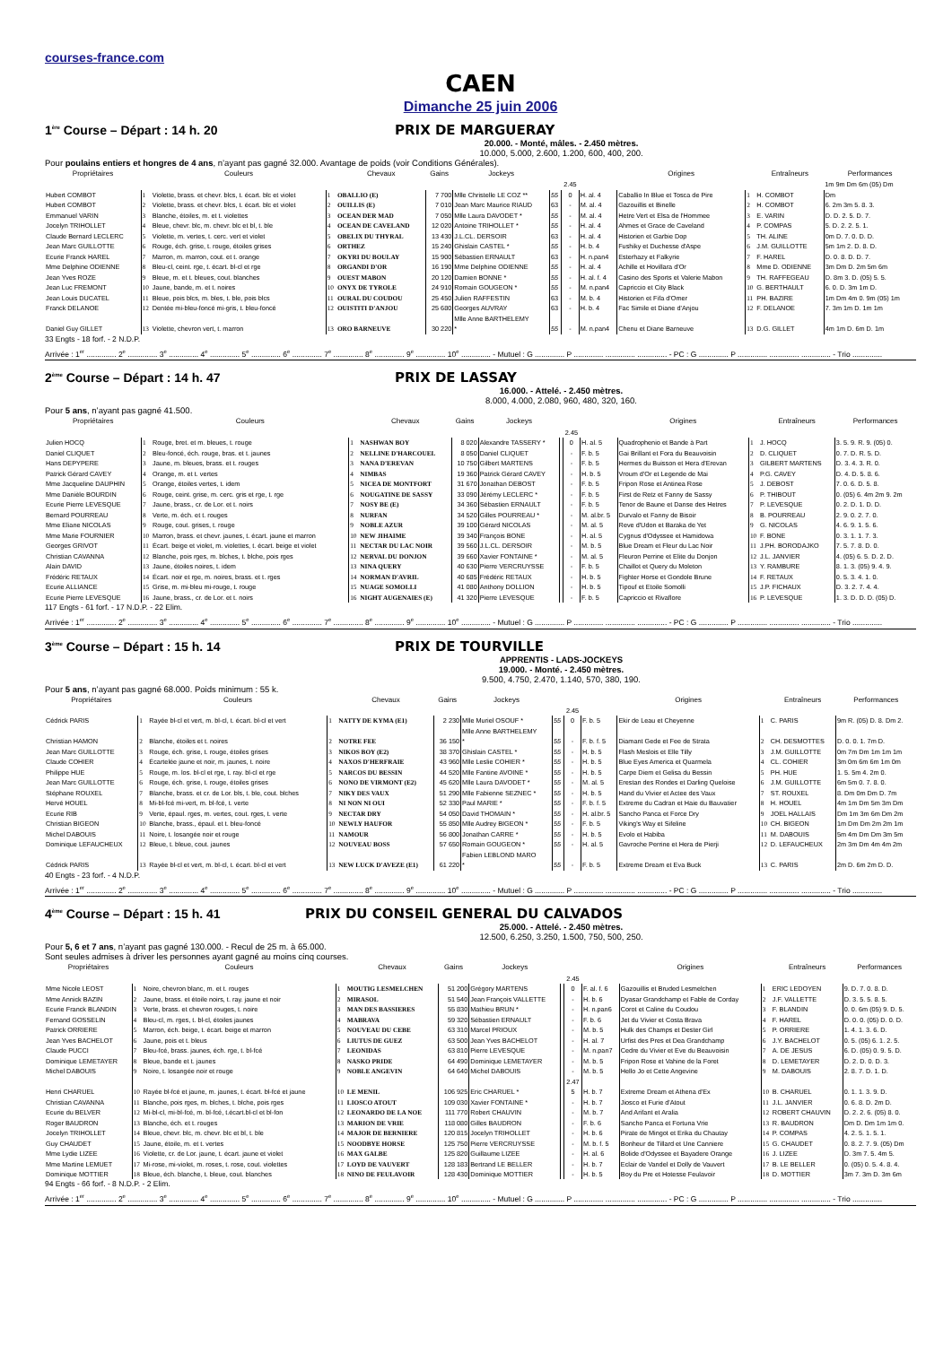courses-france.com
CAEN
Dimanche 25 juin 2006
1<sup>ère</sup> Course – Départ : 14 h. 20 PRIX DE MARGUERAY
20.000. - Monté, mâles. - 2.450 mètres.
10.000, 5.000, 2.600, 1.200, 600, 400, 200.
Pour poulains entiers et hongres de 4 ans, n’ayant pas gagné 32.000. Avantage de poids (voir Conditions Générales).
| Propriétaires | | Couleurs | | Chevaux | Gains | Jockeys | | | | Origines | | Entraîneurs | Performances |
| --- | --- | --- | --- | --- | --- | --- | --- | --- | --- | --- | --- | --- | --- |
| | | | | | | | | 2.45 | | | | | 1m 9m Dm 6m (05) Dm |
| Hubert COMBOT | 1 | Violette, brass. et chevr. blcs, t. écart. blc et violet | 1 | OBALLIO (E) | 7 700 | Mlle Christelle LE COZ ** | 55 | 0 | H. al. 4 | Caballio In Blue et Tosca de Pire | 1 | H. COMBOT | Dm |
| Hubert COMBOT | 2 | Violette, brass. et chevr. blcs, t. écart. blc et violet | 2 | OUILLIS (E) | 7 010 | Jean Marc Maurice RIAUD | 63 | - | M. al. 4 | Gazouillis et Binelle | 2 | H. COMBOT | 6. 2m 3m 5. 8. 3. |
| Emmanuel VARIN | 3 | Blanche, étoiles, m. et t. violettes | 3 | OCEAN DER MAD | 7 050 | Mlle Laura DAVODET * | 55 | - | M. al. 4 | Hetre Vert et Elsa de l'Hommee | 3 | E. VARIN | D. D. 2. 5. D. 7. |
| Jocelyn TRIHOLLET | 4 | Bleue, chevr. blc, m. chevr. blc et bl, t. ble | 4 | OCEAN DE CAVELAND | 12 020 | Antoine TRIHOLLET * | 55 | - | H. al. 4 | Ahmes et Grace de Caveland | 4 | P. COMPAS | 5. D. 2. 2. 5. 1. |
| Claude Bernard LECLERC | 5 | Violette, m. vertes, t. cerc. vert et violet | 5 | OBELIX DU THYRAL | 13 430 | J.L.CL. DERSOIR | 63 | - | H. al. 4 | Historien et Garbie Dop | 5 | TH. ALINE | 0m D. 7. 0. D. D. |
| Jean Marc GUILLOTTE | 6 | Rouge, éch. grise, t. rouge, étoiles grises | 6 | ORTHEZ | 15 240 | Ghislain CASTEL * | 55 | - | H. b. 4 | Fushiky et Duchesse d'Aspe | 6 | J.M. GUILLOTTE | 5m 1m 2. D. 8. D. |
| Ecurie Franck HAREL | 7 | Marron, m. marron, cout. et t. orange | 7 | OKYRI DU BOULAY | 15 900 | Sébastien ERNAULT | 63 | - | H. n.pan4 | Esterhazy et Falkyrie | 7 | F. HAREL | D. 0. 8. D. D. 7. |
| Mme Delphine ODIENNE | 8 | Bleu-cl, ceint. rge, t. écart. bl-cl et rge | 8 | ORGANDI D'OR | 16 190 | Mme Delphine ODIENNE | 55 | - | H. al. 4 | Achille et Hovillara d'Or | 8 | Mme D. ODIENNE | 3m Dm D. 2m 5m 6m |
| Jean Yves ROZE | 9 | Bleue, m. et t. bleues, cout. blanches | 9 | OUEST MABON | 20 120 | Damien BONNE * | 55 | - | H. al. f. 4 | Casino des Sports et Valerie Mabon | 9 | TH. RAFFEGEAU | D. 8m 3. D. (05) 5. 5. |
| Jean Luc FREMONT | 10 | Jaune, bande, m. et t. noires | 10 | ONYX DE TYROLE | 24 910 | Romain GOUGEON * | 55 | - | M. n.pan4 | Capriccio et City Black | 10 | G. BERTHAULT | 6. 0. D. 3m 1m D. |
| Jean Louis DUCATEL | 11 | Bleue, pois blcs, m. bles, t. ble, pois blcs | 11 | OURAL DU COUDOU | 25 450 | Julien RAFFESTIN | 63 | - | M. b. 4 | Historien et Fifa d'Omer | 11 | PH. BAZIRE | 1m Dm 4m 0. 9m (05) 1m |
| Franck DELANOE | 12 | Dentée mi-bleu-foncé mi-gris, t. bleu-foncé | 12 | OUISTITI D'ANJOU | 25 680 | Georges AUVRAY | 63 | - | H. b. 4 | Fac Simile et Diane d'Anjou | 12 | F. DELANOE | 7. 3m 1m D. 1m 1m |
| | | | | | | Mlle Anne BARTHELEMY | | | | | | | |
| Daniel Guy GILLET | 13 | Violette, chevron vert, t. marron | 13 | ORO BARNEUVE | 30 220 | * | 55 | - | M. n.pan4 | Chenu et Diane Barneuve | 13 | D.G. GILLET | 4m 1m D. 6m D. 1m |
33 Engts - 18 forf. - 2 N.D.P.
Arrivée : 1<sup>er</sup> .............. 2<sup>e</sup> .............. 3<sup>e</sup> .............. 4<sup>e</sup> .............. 5<sup>e</sup> .............. 6<sup>e</sup> .............. 7<sup>e</sup> .............. 8<sup>e</sup> .............. 9<sup>e</sup> .............. 10<sup>e</sup> .............. - Mutuel : G .............. P .............. .............. .............. - PC : G .............. P .............. .............. .............. - Trio ..............
2<sup>ème</sup> Course – Départ : 14 h. 47 PRIX DE LASSAY
16.000. - Attelé. - 2.450 mètres.
8.000, 4.000, 2.080, 960, 480, 320, 160.
Pour 5 ans, n’ayant pas gagné 41.500.
| Propriétaires | | Couleurs | | Chevaux | Gains | Jockeys | | | | Origines | | Entraîneurs | Performances |
| --- | --- | --- | --- | --- | --- | --- | --- | --- | --- | --- | --- | --- | --- |
| | | | | | | | | 2.45 | | | | | |
| Julien HOCQ | 1 | Rouge, bret. et m. bleues, t. rouge | 1 | NASHWAN BOY | 8 020 | Alexandre TASSERY * | | 0 | H. al. 5 | Quadrophenio et Bande à Part | 1 | J. HOCQ | 3. 5. 9. R. 9. (05) 0. |
| Daniel CLIQUET | 2 | Bleu-foncé, éch. rouge, bras. et t. jaunes | 2 | NELLINE D'HARCOUEL | 8 050 | Daniel CLIQUET | | - | F. b. 5 | Gai Brillant et Fora du Beauvoisin | 2 | D. CLIQUET | 0. 7. D. R. 5. D. |
| Hans DEPYPERE | 3 | Jaune, m. bleues, brass. et t. rouges | 3 | NANA D'EREVAN | 10 750 | Gilbert MARTENS | | - | F. b. 5 | Hermes du Buisson et Hera d'Erevan | 3 | GILBERT MARTENS | D. 3. 4. 3. R. 0. |
| Patrick Gérard CAVEY | 4 | Orange, m. et t. vertes | 4 | NIMBAS | 19 360 | Patrick Gérard CAVEY | | - | H. b. 5 | Vroum d'Or et Legende de Mai | 4 | P.G. CAVEY | D. 4. D. 5. 8. 6. |
| Mme Jacqueline DAUPHIN | 5 | Orange, étoiles vertes, t. idem | 5 | NICEA DE MONTFORT | 31 670 | Jonathan DEBOST | | - | F. b. 5 | Fripon Rose et Antinea Rose | 5 | J. DEBOST | 7. 0. 6. D. 5. 8. |
| Mme Danièle BOURDIN | 6 | Rouge, ceint. grise, m. cerc. gris et rge, t. rge | 6 | NOUGATINE DE SASSY | 33 090 | Jérémy LECLERC * | | - | F. b. 5 | First de Retz et Fanny de Sassy | 6 | P. THIBOUT | 0. (05) 6. 4m 2m 9. 2m |
| Ecurie Pierre LEVESQUE | 7 | Jaune, brass., cr. de Lor. et t. noirs | 7 | NOSY BE (E) | 34 360 | Sébastien ERNAULT | | - | F. b. 5 | Tenor de Baune et Danse des Hetres | 7 | P. LEVESQUE | 0. 2. D. 1. D. D. |
| Bernard POURREAU | 8 | Verte, m. éch. et t. rouges | 8 | NURFAN | 34 520 | Gilles POURREAU * | | - | M. al.br. 5 | Durvalo et Fanny de Bisoir | 8 | B. POURREAU | 2. 9. 0. 2. 7. 0. |
| Mme Eliane NICOLAS | 9 | Rouge, cout. grises, t. rouge | 9 | NOBLE AZUR | 39 100 | Gérard NICOLAS | | - | M. al. 5 | Reve d'Udon et Baraka de Yet | 9 | G. NICOLAS | 4. 6. 9. 1. 5. 6. |
| Mme Marie FOURNIER | 10 | Marron, brass. et chevr. jaunes, t. écart. jaune et marron | 10 | NEW JIHAIME | 39 340 | François BONE | | - | H. al. 5 | Cygnus d'Odyssee et Hamidowa | 10 | F. BONE | 0. 3. 1. 1. 7. 3. |
| Georges GRIVOT | 11 | Écart. beige et violet, m. violettes, t. écart. beige et violet | 11 | NECTAR DU LAC NOIR | 39 560 | J.L.CL. DERSOIR | | - | M. b. 5 | Blue Dream et Fleur du Lac Noir | 11 | J.PH. BORODAJKO | 7. 5. 7. 8. D. 0. |
| Christian CAVANNA | 12 | Blanche, pois rges, m. blches, t. blche, pois rges | 12 | NERVAL DU DONJON | 39 660 | Xavier FONTAINE * | | - | M. al. 5 | Fleuron Perrine et Elite du Donjon | 12 | J.L. JANVIER | 4. (05) 6. 5. D. 2. D. |
| Alain DAVID | 13 | Jaune, étoiles noires, t. idem | 13 | NINA QUERY | 40 630 | Pierre VERCRUYSSE | | - | F. b. 5 | Chaillot et Query du Moleton | 13 | Y. RAMBURE | 8. 1. 3. (05) 9. 4. 9. |
| Frédéric RETAUX | 14 | Écart. noir et rge, m. noires, brass. et t. rges | 14 | NORMAN D'AVRIL | 40 685 | Frédéric RETAUX | | - | H. b. 5 | Fighter Horse et Gondole Brune | 14 | F. RETAUX | 0. 5. 3. 4. 1. 0. |
| Ecurie ALLIANCE | 15 | Grise, m. mi-bleu mi-rouge, t. rouge | 15 | NUAGE SOMOLLI | 41 080 | Anthony DOLLION | | - | H. b. 5 | Tipouf et Etoile Somolli | 15 | J.P. FICHAUX | D. 3. 2. 7. 4. 4. |
| Ecurie Pierre LEVESQUE | 16 | Jaune, brass., cr. de Lor. et t. noirs | 16 | NIGHT AUGENAIES (E) | 41 320 | Pierre LEVESQUE | | - | F. b. 5 | Capriccio et Rivaflore | 16 | P. LEVESQUE | 1. 3. D. D. D. (05) D. |
117 Engts - 61 forf. - 17 N.D.P. - 22 Elim.
Arrivée : 1<sup>er</sup> .............. 2<sup>e</sup> .............. 3<sup>e</sup> .............. 4<sup>e</sup> .............. 5<sup>e</sup> .............. 6<sup>e</sup> .............. 7<sup>e</sup> .............. 8<sup>e</sup> .............. 9<sup>e</sup> .............. 10<sup>e</sup> .............. - Mutuel : G .............. P .............. .............. .............. - PC : G .............. P .............. .............. .............. - Trio ..............
3<sup>ème</sup> Course – Départ : 15 h. 14 PRIX DE TOURVILLE
APPRENTIS - LADS-JOCKEYS
19.000. - Monté. - 2.450 mètres.
9.500, 4.750, 2.470, 1.140, 570, 380, 190.
Pour 5 ans, n’ayant pas gagné 68.000. Poids minimum : 55 k.
| Propriétaires | | Couleurs | | Chevaux | Gains | Jockeys | | | | Origines | | Entraîneurs | Performances |
| --- | --- | --- | --- | --- | --- | --- | --- | --- | --- | --- | --- | --- | --- |
| | | | | | | | | 2.45 | | | | | |
| Cédrick PARIS | 1 | Rayée bl-cl et vert, m. bl-cl, t. écart. bl-cl et vert | 1 | NATTY DE KYMA (E1) | 2 230 | Mlle Muriel OSOUF * | 55 | 0 | F. b. 5 | Ekir de Leau et Cheyenne | 1 | C. PARIS | 9m R. (05) D. 8. Dm 2. |
| | | | | | | Mlle Anne BARTHELEMY | | | | | | | |
| Christian HAMON | 2 | Blanche, étoiles et t. noires | 2 | NOTRE FEE | 36 150 | * | 55 | - | F. b. f. 5 | Diamant Gede et Fee de Strata | 2 | CH. DESMOTTES | D. 0. 0. 1. 7m D. |
| Jean Marc GUILLOTTE | 3 | Rouge, éch. grise, t. rouge, étoiles grises | 3 | NIKOS BOY (E2) | 38 370 | Ghislain CASTEL * | 55 | - | H. b. 5 | Flash Meslois et Elle Tilly | 3 | J.M. GUILLOTTE | 0m 7m Dm 1m 1m 1m |
| Claude COHIER | 4 | Écartelée jaune et noir, m. jaunes, t. noire | 4 | NAXOS D'HERFRAIE | 43 960 | Mlle Leslie COHIER * | 55 | - | H. b. 5 | Blue Eyes America et Quarmela | 4 | CL. COHIER | 3m 0m 6m 6m 1m 0m |
| Philippe HUE | 5 | Rouge, m. los. bl-cl et rge, t. ray. bl-cl et rge | 5 | NARCOS DU BESSIN | 44 520 | Mlle Fantine AVOINE * | 55 | - | H. b. 5 | Carpe Diem et Gelisa du Bessin | 5 | PH. HUE | 1. 5. 5m 4. 2m 0. |
| Jean Marc GUILLOTTE | 6 | Rouge, éch. grise, t. rouge, étoiles grises | 6 | NONO DE VIRMONT (E2) | 45 620 | Mlle Laura DAVODET * | 55 | - | M. al. 5 | Erestan des Rondes et Darling Queloise | 6 | J.M. GUILLOTTE | 6m 5m 0. 7. 8. 0. |
| Stéphane ROUXEL | 7 | Blanche, brass. et cr. de Lor. bls, t. ble, cout. blches | 7 | NIKY DES VAUX | 51 290 | Mlle Fabienne SEZNEC * | 55 | - | H. b. 5 | Hand du Vivier et Actee des Vaux | 7 | ST. ROUXEL | 8. Dm 0m Dm D. 7m |
| Hervé HOUEL | 8 | Mi-bl-fcé mi-vert, m. bl-fcé, t. verte | 8 | NI NON NI OUI | 52 330 | Paul MARIE * | 55 | - | F. b. f. 5 | Extreme du Cadran et Haie du Bauvatier | 8 | H. HOUEL | 4m 1m Dm 5m 3m Dm |
| Ecurie RIB | 9 | Verte, épaul. rges, m. vertes, cout. rges, t. verte | 9 | NECTAR DRY | 54 050 | David THOMAIN * | 55 | - | H. al.br. 5 | Sancho Panca et Force Dry | 9 | JOEL HALLAIS | Dm 1m 3m 6m Dm 2m |
| Christian BIGEON | 10 | Blanche, brass., épaul. et t. bleu-foncé | 10 | NEWLY HAUFOR | 55 850 | Mlle Audrey BIGEON * | 55 | - | F. b. 5 | Viking's Way et Sifeline | 10 | CH. BIGEON | 1m Dm Dm 2m 2m 1m |
| Michel DABOUIS | 11 | Noire, t. losangée noir et rouge | 11 | NAMOUR | 56 800 | Jonathan CARRE * | 55 | - | H. b. 5 | Evolo et Habiba | 11 | M. DABOUIS | 5m 4m Dm Dm 3m 5m |
| Dominique LEFAUCHEUX | 12 | Bleue, t. bleue, cout. jaunes | 12 | NOUVEAU BOSS | 57 650 | Romain GOUGEON * | 55 | - | H. al. 5 | Gavroche Perrine et Hera de Pierji | 12 | D. LEFAUCHEUX | 2m 3m Dm 4m 4m 2m |
| | | | | | | Fabien LEBLOND MARO | | | | | | | |
| Cédrick PARIS | 13 | Rayée bl-cl et vert, m. bl-cl, t. écart. bl-cl et vert | 13 | NEW LUCK D'AVEZE (E1) | 61 220 | * | 55 | - | F. b. 5 | Extreme Dream et Eva Buck | 13 | C. PARIS | 2m D. 6m 2m D. D. |
40 Engts - 23 forf. - 4 N.D.P.
Arrivée : 1<sup>er</sup> .............. 2<sup>e</sup> .............. 3<sup>e</sup> .............. 4<sup>e</sup> .............. 5<sup>e</sup> .............. 6<sup>e</sup> .............. 7<sup>e</sup> .............. 8<sup>e</sup> .............. 9<sup>e</sup> .............. 10<sup>e</sup> .............. - Mutuel : G .............. P .............. .............. .............. - PC : G .............. P .............. .............. .............. - Trio ..............
4<sup>ème</sup> Course – Départ : 15 h. 41 PRIX DU CONSEIL GENERAL DU CALVADOS
25.000. - Attelé. - 2.450 mètres.
12.500, 6.250, 3.250, 1.500, 750, 500, 250.
Pour 5, 6 et 7 ans, n’ayant pas gagné 130.000. - Recul de 25 m. à 65.000.
Sont seules admises à driver les personnes ayant gagné au moins cinq courses.
| Propriétaires | | Couleurs | | Chevaux | Gains | Jockeys | | | | Origines | | Entraîneurs | Performances |
| --- | --- | --- | --- | --- | --- | --- | --- | --- | --- | --- | --- | --- | --- |
| | | | | | | | | 2.45 | | | | | |
| Mme Nicole LEOST | 1 | Noire, chevron blanc, m. et t. rouges | 1 | MOUTIG LESMELCHEN | 51 200 | Grégory MARTENS | | 0 | F. al. f. 6 | Gazouillis et Bruded Lesmelchen | 1 | ERIC LEDOYEN | 9. D. 7. 0. 8. D. |
| Mme Annick BAZIN | 2 | Jaune, brass. et étoile noirs, t. ray. jaune et noir | 2 | MIRASOL | 51 540 | Jean François VALLETTE | | - | H. b. 6 | Dyasar Grandchamp et Fable de Corday | 2 | J.F. VALLETTE | D. 3. 5. 5. 8. 5. |
| Ecurie Franck BLANDIN | 3 | Verte, brass. et chevron rouges, t. noire | 3 | MAN DES BASSIERES | 55 830 | Mathieu BRUN * | | - | H. n.pan6 | Corot et Caline du Coudou | 3 | F. BLANDIN | 0. 0. 6m (05) 9. D. 5. |
| Fernand GOSSELIN | 4 | Bleu-cl, m. rges, t. bl-cl, étoiles jaunes | 4 | MABRAVA | 59 320 | Sébastien ERNAULT | | - | F. b. 6 | Jet du Vivier et Costa Brava | 4 | F. HAREL | D. 0. 0. (05) D. 0. D. |
| Patrick ORRIERE | 5 | Marron, éch. beige, t. écart. beige et marron | 5 | NOUVEAU DU CEBE | 63 310 | Marcel PRIOUX | | - | M. b. 5 | Hulk des Champs et Dester Girl | 5 | P. ORRIERE | 1. 4. 1. 3. 6. D. |
| Jean Yves BACHELOT | 6 | Jaune, pois et t. bleus | 6 | LIUTUS DE GUEZ | 63 500 | Jean Yves BACHELOT | | - | H. al. 7 | Urfist des Pres et Dea Grandchamp | 6 | J.Y. BACHELOT | 0. 5. (05) 6. 1. 2. 5. |
| Claude PUCCI | 7 | Bleu-fcé, brass. jaunes, éch. rge, t. bl-fcé | 7 | LEONIDAS | 63 810 | Pierre LEVESQUE | | - | M. n.pan7 | Cedre du Vivier et Eve du Beauvoisin | 7 | A. DE JESUS | 6. D. (05) 0. 9. 5. D. |
| Dominique LEMETAYER | 8 | Bleue, bande et t. jaunes | 8 | NASKO PRIDE | 64 490 | Dominique LEMETAYER | | - | M. b. 5 | Fripon Rose et Vahine de la Foret | 8 | D. LEMETAYER | D. 2. D. 0. D. 3. |
| Michel DABOUIS | 9 | Noire, t. losangée noir et rouge | 9 | NOBLE ANGEVIN | 64 640 | Michel DABOUIS | | - | M. b. 5 | Hello Jo et Cette Angevine | 9 | M. DABOUIS | 2. 8. 7. D. 1. D. |
| | | | | | | | | 2.47 | | | | | |
| Henri CHARUEL | 10 | Rayée bl-fcé et jaune, m. jaunes, t. écart. bl-fcé et jaune | 10 | LE MENIL | 106 925 | Eric CHARUEL * | | 5 | H. b. 7 | Extreme Dream et Athena d'Ex | 10 | B. CHARUEL | 0. 1. 1. 3. 9. D. |
| Christian CAVANNA | 11 | Blanche, pois rges, m. blches, t. blche, pois rges | 11 | LIOSCO ATOUT | 109 030 | Xavier FONTAINE * | | - | H. b. 7 | Jiosco et Furie d'Atout | 11 | J.L. JANVIER | 0. 6. 8. D. 2m D. |
| Ecurie du BELVER | 12 | Mi-bl-cl, mi-bl-fcé, m. bl-fcé, t.écart.bl-cl et bl-fon | 12 | LEONARDO DE LA NOE | 111 770 | Robert CHAUVIN | | - | M. b. 7 | And Arifant et Aralia | 12 | ROBERT CHAUVIN | D. 2. 2. 6. (05) 8. 0. |
| Roger BAUDRON | 13 | Blanche, éch. et t. rouges | 13 | MARION DE VRIE | 118 080 | Gilles BAUDRON | | - | F. b. 6 | Sancho Panca et Fortuna Vrie | 13 | R. BAUDRON | Dm D. Dm 1m 1m 0. |
| Jocelyn TRIHOLLET | 14 | Bleue, chevr. blc, m. chevr. blc et bl, t. ble | 14 | MAJOR DE BERNIERE | 120 815 | Jocelyn TRIHOLLET | | - | H. b. 6 | Pirate de Mingot et Erika du Chautay | 14 | P. COMPAS | 4. 2. 5. 1. 5. 1. |
| Guy CHAUDET | 15 | Jaune, étoile, m. et t. vertes | 15 | NOODBYE HORSE | 125 750 | Pierre VERCRUYSSE | | - | M. b. f. 5 | Bonheur de Tillard et Une Canniere | 15 | G. CHAUDET | 0. 8. 2. 7. 9. (05) Dm |
| Mme Lydie LIZEE | 16 | Violette, cr. de Lor. jaune, t. écart. jaune et violet | 16 | MAX GALBE | 125 820 | Guillaume LIZEE | | - | H. al. 6 | Bolide d'Odyssee et Bayadere Orange | 16 | J. LIZEE | D. 3m 7. 5. 4m 5. |
| Mme Martine LEMUET | 17 | Mi-rose, mi-violet, m. roses, t. rose, cout. violettes | 17 | LOYD DE VAUVERT | 128 183 | Bertrand LE BELLER | | - | H. b. 7 | Eclair de Vandel et Dolly de Vauvert | 17 | B. LE BELLER | 0. (05) 0. 5. 4. 8. 4. |
| Dominique MOTTIER | 18 | Bleue, éch. blanche, t. bleue, cout. blanches | 18 | NINO DE FEULAVOIR | 128 430 | Dominique MOTTIER | | - | H. b. 5 | Boy du Pre et Hotesse Feulavoir | 18 | D. MOTTIER | 3m 7. 3m D. 3m 6m |
94 Engts - 66 forf. - 8 N.D.P. - 2 Elim.
Arrivée : 1<sup>er</sup> .............. 2<sup>e</sup> .............. 3<sup>e</sup> .............. 4<sup>e</sup> .............. 5<sup>e</sup> .............. 6<sup>e</sup> .............. 7<sup>e</sup> .............. 8<sup>e</sup> .............. 9<sup>e</sup> .............. 10<sup>e</sup> .............. - Mutuel : G .............. P .............. .............. .............. - PC : G .............. P .............. .............. .............. - Trio ..............